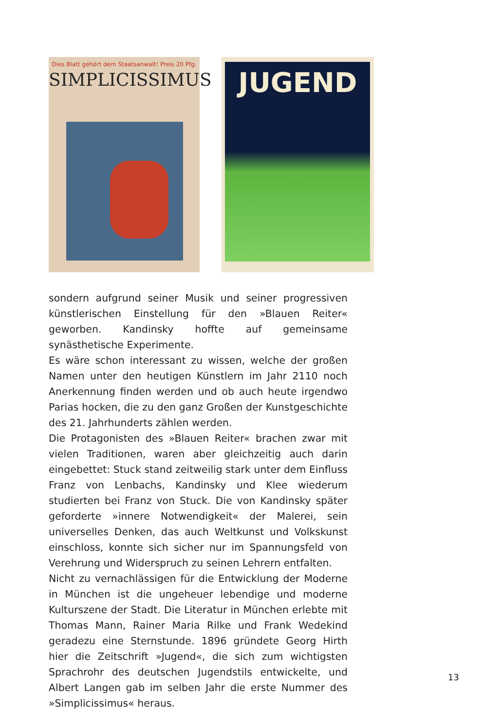Dies Blatt gehört dem Staatsanwalt! Preis 20 Pfg.
SIMPLICISSIMUS
JUGEND
sondern aufgrund seiner Musik und seiner progressiven künstlerischen Einstellung für den »Blauen Reiter« geworben. Kandinsky hoffte auf gemeinsame synästhetische Experimente.
Es wäre schon interessant zu wissen, welche der großen Namen unter den heutigen Künstlern im Jahr 2110 noch Anerkennung finden werden und ob auch heute irgendwo Parias hocken, die zu den ganz Großen der Kunstgeschichte des 21. Jahrhunderts zählen werden.
Die Protagonisten des »Blauen Reiter« brachen zwar mit vielen Traditionen, waren aber gleichzeitig auch darin eingebettet: Stuck stand zeitweilig stark unter dem Einfluss Franz von Lenbachs, Kandinsky und Klee wiederum studierten bei Franz von Stuck. Die von Kandinsky später geforderte »innere Notwendigkeit« der Malerei, sein universelles Denken, das auch Weltkunst und Volkskunst einschloss, konnte sich sicher nur im Spannungsfeld von Verehrung und Widerspruch zu seinen Lehrern entfalten.
Nicht zu vernachlässigen für die Entwicklung der Moderne in München ist die ungeheuer lebendige und moderne Kulturszene der Stadt. Die Literatur in München erlebte mit Thomas Mann, Rainer Maria Rilke und Frank Wedekind geradezu eine Sternstunde. 1896 gründete Georg Hirth hier die Zeitschrift »Jugend«, die sich zum wichtigsten Sprachrohr des deutschen Jugendstils entwickelte, und Albert Langen gab im selben Jahr die erste Nummer des »Simplicissimus« heraus.
13